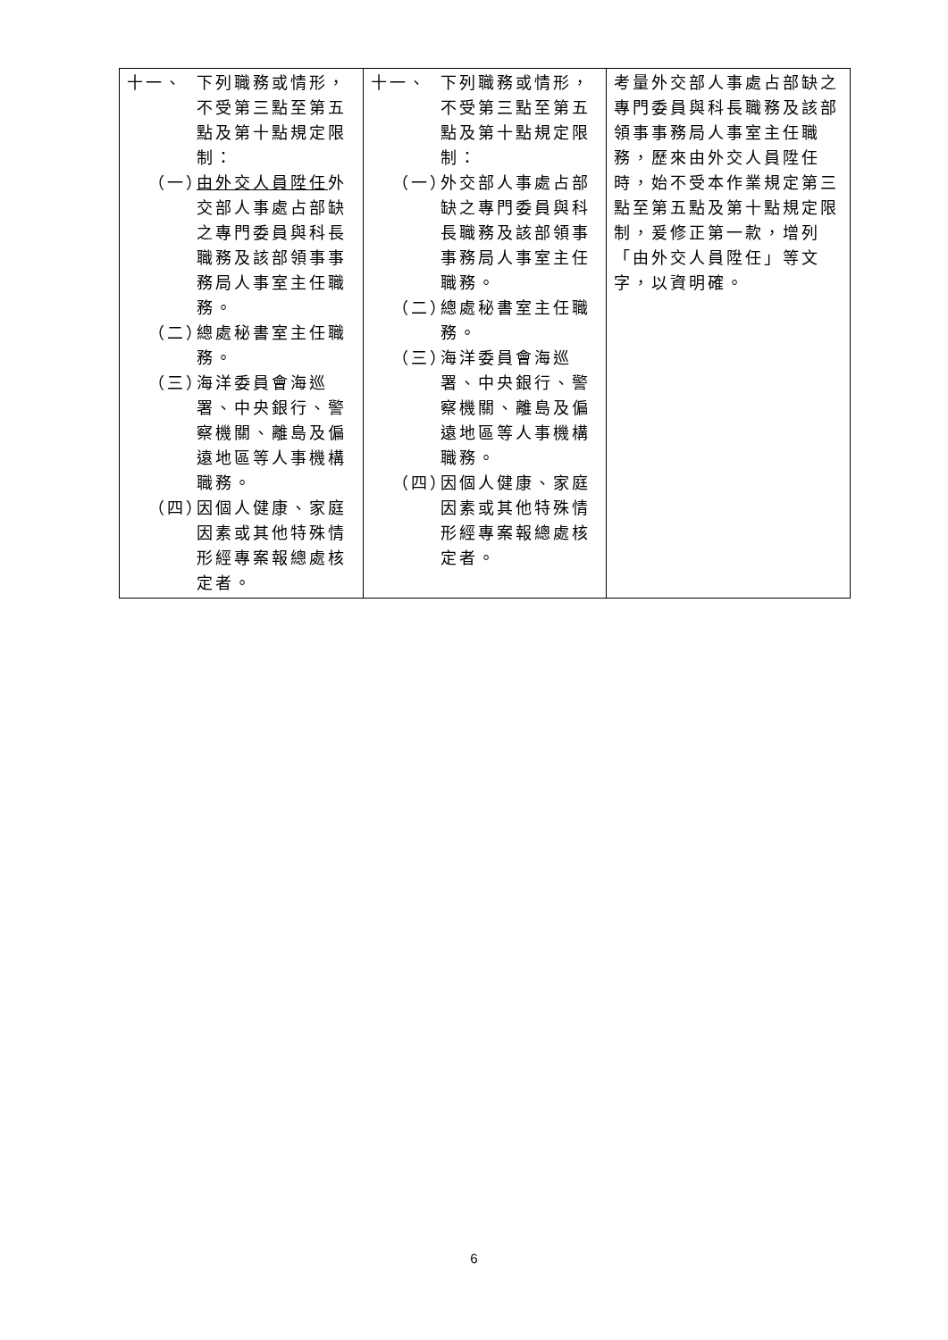| 十一、 下列職務或情形，不受第三點至第五點及第十點規定限制： （一） 由外交人員陞任 外交部人事處占部缺之專門委員與科長職務及該部領事事務局人事室主任職務。 （二） 總處秘書室主任職務。 （三） 海洋委員會海巡署、中央銀行、警察機關、離島及偏遠地區等人事機構職務。 （四） 因個人健康、家庭因素或其他特殊情形經專案報總處核定者。 | 十一、 下列職務或情形，不受第三點至第五點及第十點規定限制： （一） 外交部人事處占部缺之專門委員與科長職務及該部領事事務局人事室主任職務。 （二） 總處秘書室主任職務。 （三） 海洋委員會海巡署、中央銀行、警察機關、離島及偏遠地區等人事機構職務。 （四） 因個人健康、家庭因素或其他特殊情形經專案報總處核定者。 | 考量外交部人事處占部缺之專門委員與科長職務及該部領事事務局人事室主任職務，歷來由外交人員陞任時，始不受本作業規定第三點至第五點及第十點規定限制，爰修正第一款，增列「由外交人員陞任」等文字，以資明確。 |
6